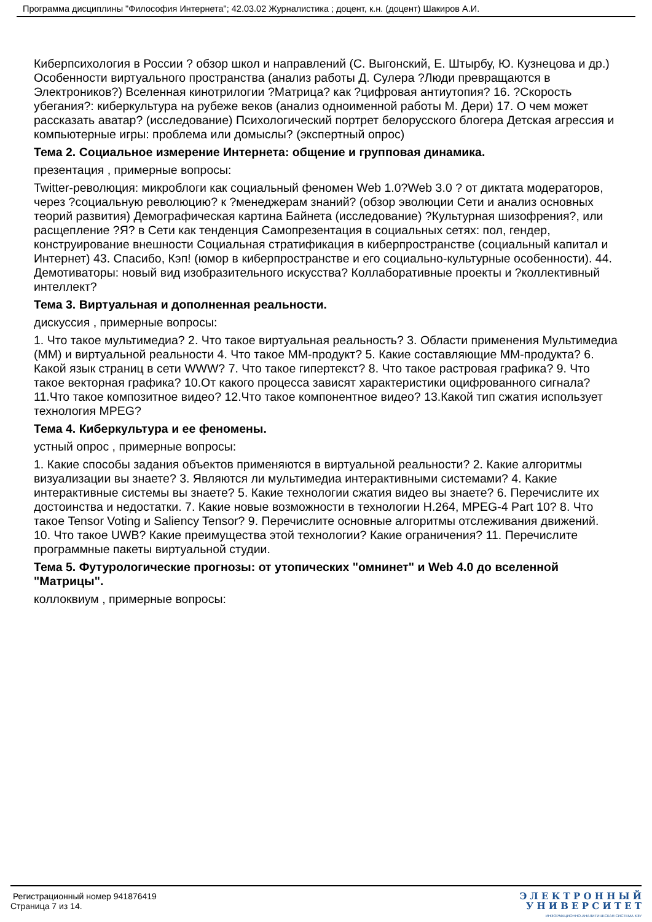Программа дисциплины "Философия Интернета"; 42.03.02 Журналистика ; доцент, к.н. (доцент) Шакиров А.И.
Киберпсихология в России ? обзор школ и направлений (С. Выгонский, Е. Штырбу, Ю. Кузнецова и др.) Особенности виртуального пространства (анализ работы Д. Сулера ?Люди превращаются в Электроников?) Вселенная кинотрилогии ?Матрица? как ?цифровая антиутопия? 16. ?Скорость убегания?: киберкультура на рубеже веков (анализ одноименной работы М. Дери) 17. О чем может рассказать аватар? (исследование) Психологический портрет белорусского блогера Детская агрессия и компьютерные игры: проблема или домыслы? (экспертный опрос)
Тема 2. Социальное измерение Интернета: общение и групповая динамика.
презентация , примерные вопросы:
Twitter-революция: микроблоги как социальный феномен Web 1.0?Web 3.0 ? от диктата модераторов, через ?социальную революцию? к ?менеджерам знаний? (обзор эволюции Сети и анализ основных теорий развития) Демографическая картина Байнета (исследование) ?Культурная шизофрения?, или расщепление ?Я? в Сети как тенденция Самопрезентация в социальных сетях: пол, гендер, конструирование внешности Социальная стратификация в киберпространстве (социальный капитал и Интернет) 43. Спасибо, Кэп! (юмор в киберпространстве и его социально-культурные особенности). 44. Демотиваторы: новый вид изобразительного искусства? Коллаборативные проекты и ?коллективный интеллект?
Тема 3. Виртуальная и дополненная реальности.
дискуссия , примерные вопросы:
1. Что такое мультимедиа? 2. Что такое виртуальная реальность? 3. Области применения Мультимедиа (ММ) и виртуальной реальности 4. Что такое ММ-продукт? 5. Какие составляющие ММ-продукта? 6. Какой язык страниц в сети WWW? 7. Что такое гипертекст? 8. Что такое растровая графика? 9. Что такое векторная графика? 10.От какого процесса зависят характеристики оцифрованного сигнала? 11.Что такое композитное видео? 12.Что такое компонентное видео? 13.Какой тип сжатия использует технология MPEG?
Тема 4. Киберкультура и ее феномены.
устный опрос , примерные вопросы:
1. Какие способы задания объектов применяются в виртуальной реальности? 2. Какие алгоритмы визуализации вы знаете? 3. Являются ли мультимедиа интерактивными системами? 4. Какие интерактивные системы вы знаете? 5. Какие технологии сжатия видео вы знаете? 6. Перечислите их достоинства и недостатки. 7. Какие новые возможности в технологии H.264, MPEG-4 Part 10? 8. Что такое Tensor Voting и Saliency Tensor? 9. Перечислите основные алгоритмы отслеживания движений. 10. Что такое UWB? Какие преимущества этой технологии? Какие ограничения? 11. Перечислите программные пакеты виртуальной студии.
Тема 5. Футурологические прогнозы: от утопических "омнинет" и Web 4.0 до вселенной "Матрицы".
коллоквиум , примерные вопросы:
Регистрационный номер 941876419
Страница 7 из 14.
Э Л Е К Т Р О Н Н Ы Й
У Н И В Е Р С И Т Е Т
ИНФОРМАЦИОННО-АНАЛИТИЧЕСКАЯ СИСТЕМА КФУ